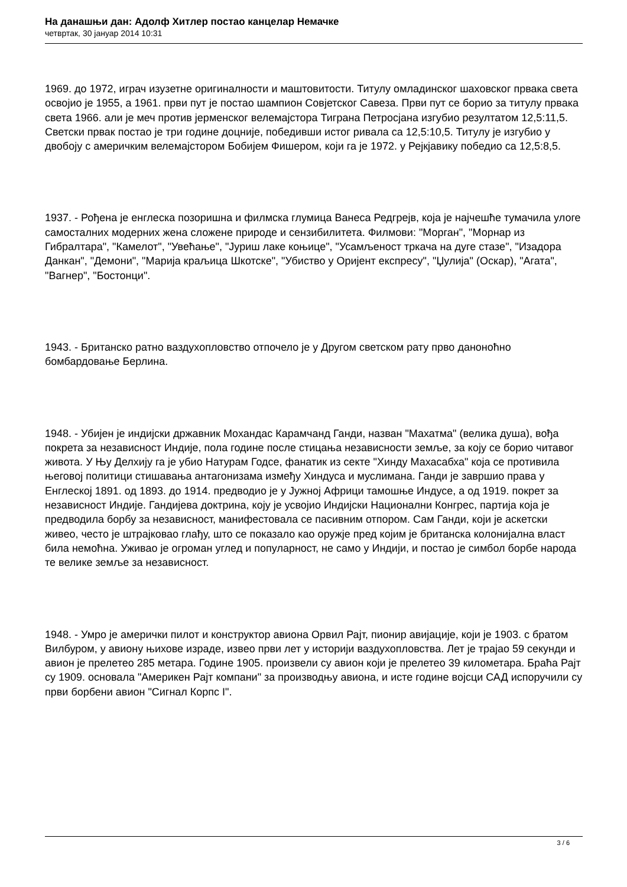На данашњи дан: Адолф Хитлер постао канцелар Немачке
четвртак, 30 јануар 2014 10:31
1969. до 1972, играч изузетне оригиналности и маштовитости. Титулу омладинског шаховског првака света освојио је 1955, а 1961. први пут је постао шампион Совјетског Савеза. Први пут се борио за титулу првака света 1966. али је меч против јерменског велемајстора Тиграна Петросјана изгубио резултатом 12,5:11,5. Светски првак постао је три године доцније, победивши истог ривала са 12,5:10,5. Титулу је изгубио у двобоју с америчким велемајстором Бобијем Фишером, који га је 1972. у Рејкјавику победио са 12,5:8,5.
1937. - Рођена је енглеска позоришна и филмска глумица Ванеса Редгрејв, која је најчешће тумачила улоге самосталних модерних жена сложене природе и сензибилитета. Филмови: "Морган", "Морнар из Гибралтара", "Камелот", "Увећање", "Јуриш лаке коњице", "Усамљеност тркача на дуге стазе", "Изадора Данкан", "Демони", "Марија краљица Шкотске", "Убиство у Оријент експресу", "Џулија" (Оскар), "Агата", "Вагнер", "Бостонци".
1943. - Британско ратно ваздухопловство отпочело је у Другом светском рату прво даноноћно бомбардовање Берлина.
1948. - Убијен је индијски државник Мохандас Карамчанд Ганди, назван "Махатма" (велика душа), вођа покрета за независност Индије, пола године после стицања независности земље, за коју се борио читавог живота. У Њу Делхију га је убио Натурам Годсе, фанатик из секте "Хинду Махасабха" која се противила његовој политици стишавања антагонизама између Хиндуса и муслимана. Ганди је завршио права у Енглеској 1891. од 1893. до 1914. предводио је у Јужној Африци тамошње Индусе, а од 1919. покрет за независност Индије. Гандијева доктрина, коју је усвојио Индијски Национални Конгрес, партија која је предводила борбу за независност, манифестовала се пасивним отпором. Сам Ганди, који је аскетски живео, често је штрајковао глађу, што се показало као оружје пред којим је британска колонијална власт била немоћна. Уживао је огроман углед и популарност, не само у Индији, и постао је симбол борбе народа те велике земље за независност.
1948. - Умро је амерички пилот и конструктор авиона Орвил Рајт, пионир авијације, који је 1903. с братом Вилбуром, у авиону њихове израде, извео први лет у историји ваздухопловства. Лет је трајао 59 секунди и авион је прелетео 285 метара. Године 1905. произвели су авион који је прелетео 39 километара. Браћа Рајт су 1909. основала "Америкен Рајт компани" за производњу авиона, и исте године војсци САД испоручили су први борбени авион "Сигнал Корпс I".
3 / 6